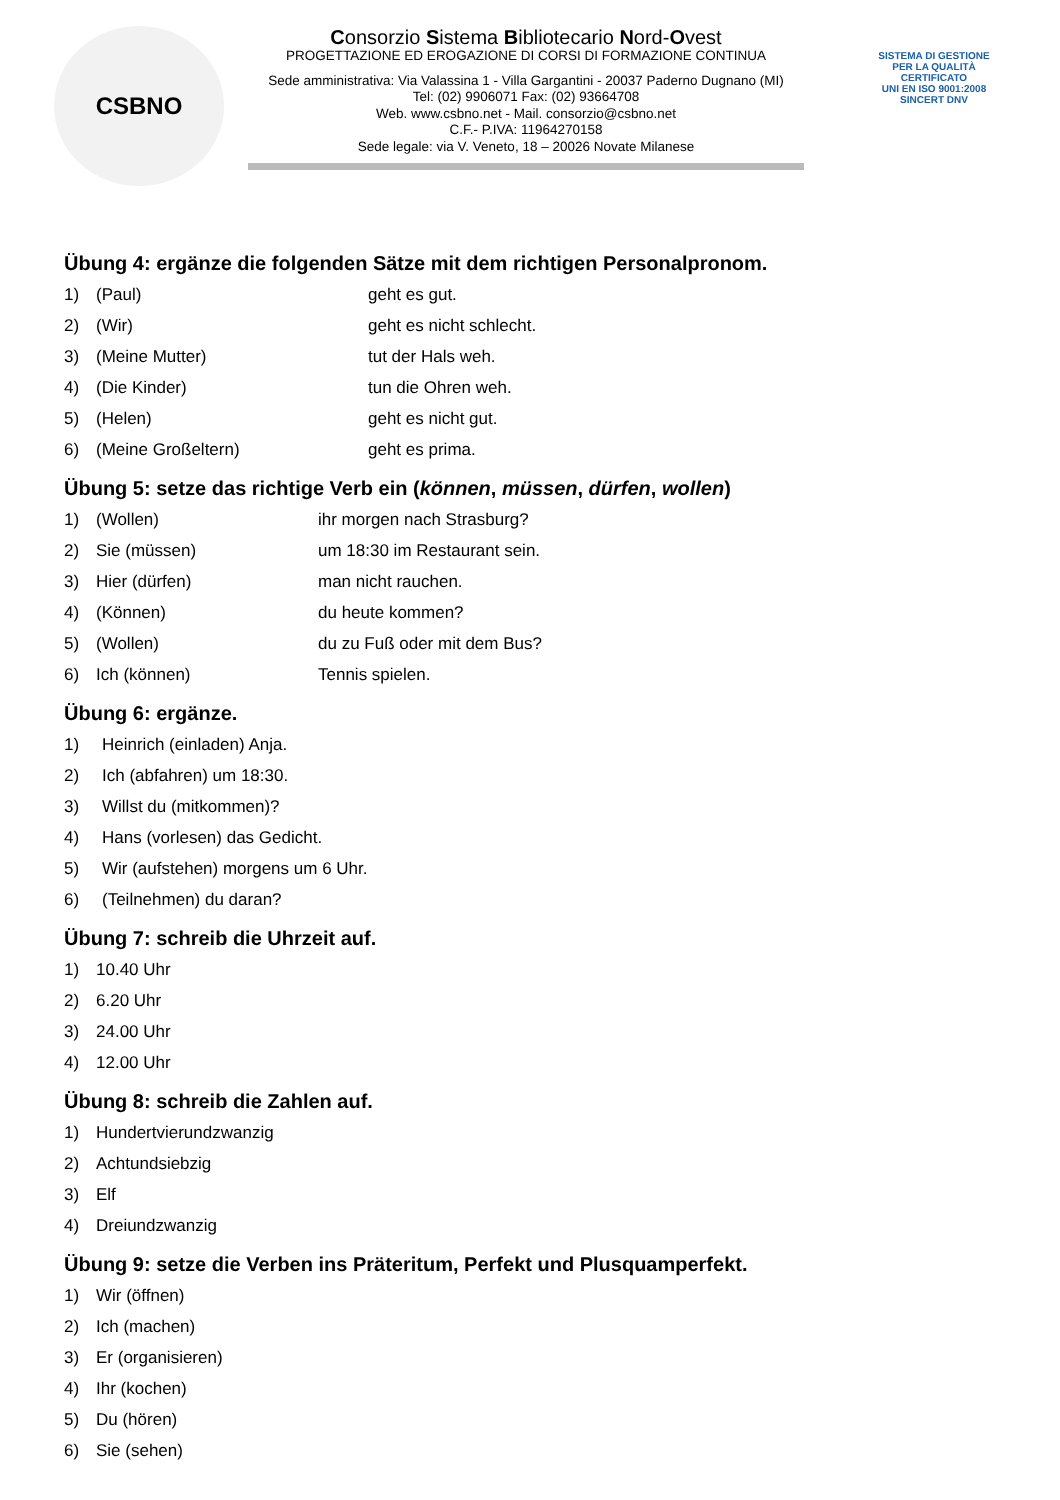CSBNO
Consorzio Sistema Bibliotecario Nord-Ovest
PROGETTAZIONE ED EROGAZIONE DI CORSI DI FORMAZIONE CONTINUA
Sede amministrativa: Via Valassina 1 - Villa Gargantini - 20037 Paderno Dugnano (MI)
Tel: (02) 9906071 Fax: (02) 93664708
Web. www.csbno.net - Mail. consorzio@csbno.net
C.F.- P.IVA: 11964270158
Sede legale: via V. Veneto, 18 – 20026 Novate Milanese
SISTEMA DI GESTIONE PER LA QUALITÀ CERTIFICATO
UNI EN ISO 9001:2008
SINCERT DNV
Übung 4: ergänze die folgenden Sätze mit dem richtigen Personalpronom.
1) (Paul) geht es gut.
2) (Wir) geht es nicht schlecht.
3) (Meine Mutter) tut der Hals weh.
4) (Die Kinder) tun die Ohren weh.
5) (Helen) geht es nicht gut.
6) (Meine Großeltern) geht es prima.
Übung 5: setze das richtige Verb ein (können, müssen, dürfen, wollen)
1) (Wollen) ihr morgen nach Strasburg?
2) Sie (müssen) um 18:30 im Restaurant sein.
3) Hier (dürfen) man nicht rauchen.
4) (Können) du heute kommen?
5) (Wollen) du zu Fuß oder mit dem Bus?
6) Ich (können) Tennis spielen.
Übung 6: ergänze.
1) Heinrich (einladen) Anja.
2) Ich (abfahren) um 18:30.
3) Willst du (mitkommen)?
4) Hans (vorlesen) das Gedicht.
5) Wir (aufstehen) morgens um 6 Uhr.
6) (Teilnehmen) du daran?
Übung 7: schreib die Uhrzeit auf.
1) 10.40 Uhr
2) 6.20 Uhr
3) 24.00 Uhr
4) 12.00 Uhr
Übung 8: schreib die Zahlen auf.
1) Hundertvierundzwanzig
2) Achtundsiebzig
3) Elf
4) Dreiundzwanzig
Übung 9: setze die Verben ins Präteritum, Perfekt und Plusquamperfekt.
1) Wir (öffnen)
2) Ich (machen)
3) Er (organisieren)
4) Ihr (kochen)
5) Du (hören)
6) Sie (sehen)